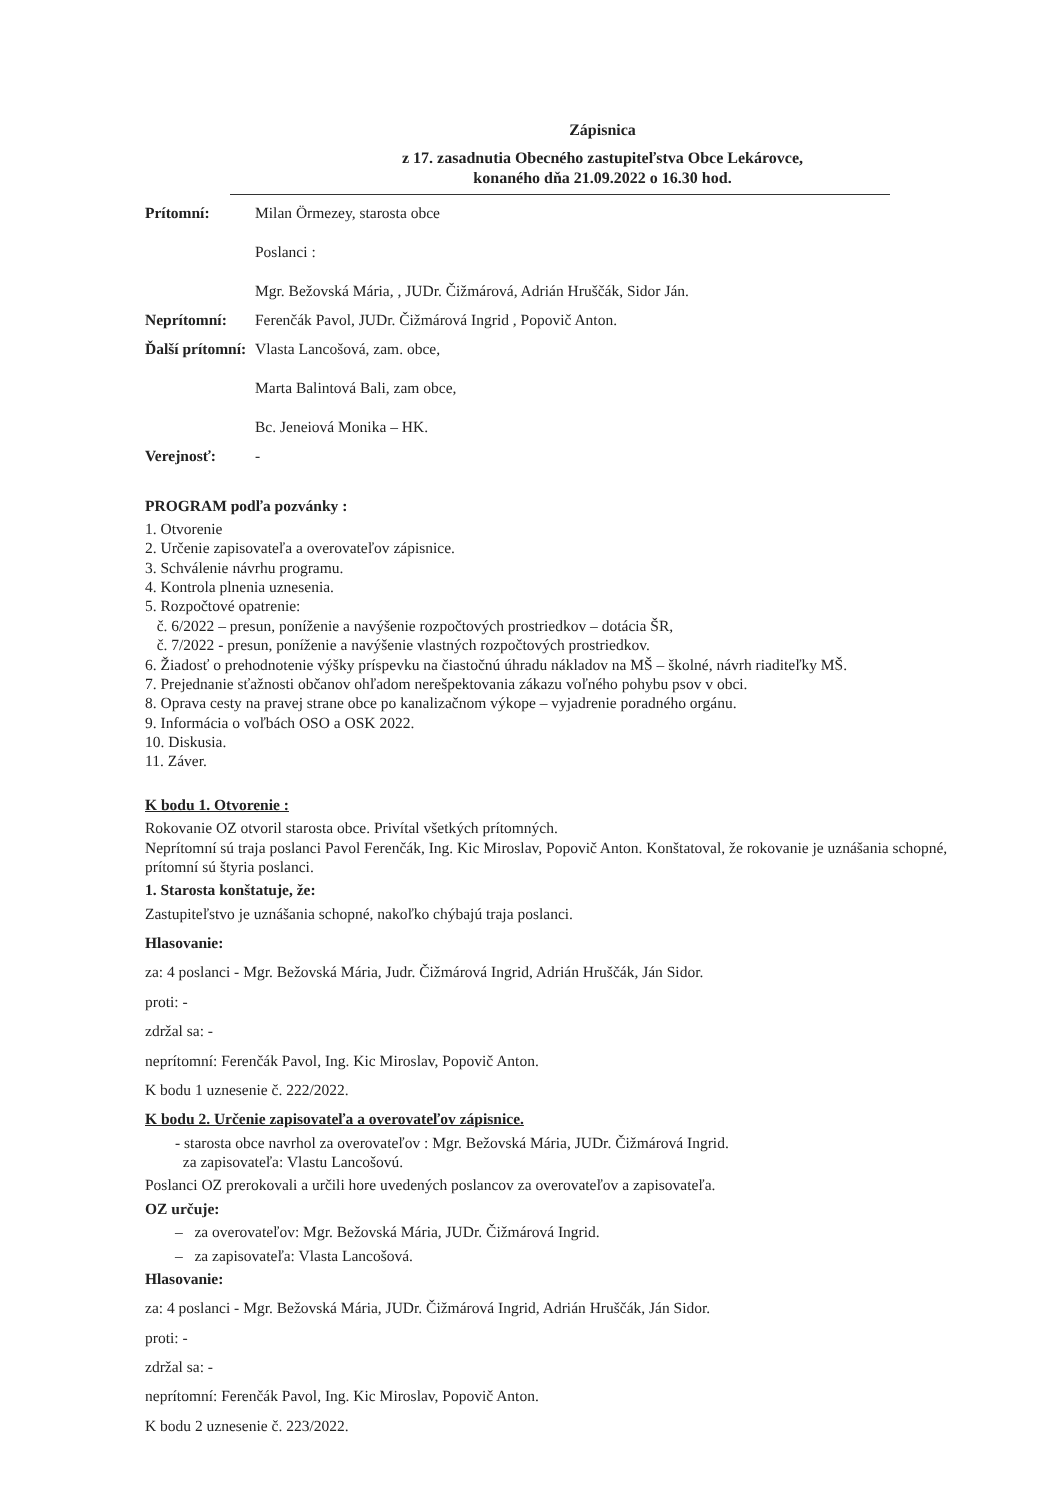Zápisnica
z 17. zasadnutia Obecného zastupiteľstva Obce Lekárovce,
konaného dňa 21.09.2022 o 16.30 hod.
Prítomní: Milan Örmezey, starosta obce
Poslanci :
Mgr. Bežovská Mária, , JUDr. Čižmárová, Adrián Hruščák, Sidor Ján.
Neprítomní: Ferenčák Pavol, JUDr. Čižmárová Ingrid , Popovič Anton.
Ďalší prítomní:
Vlasta Lancošová, zam. obce,
Marta Balintová Bali, zam obce,
Bc. Jeneiová Monika – HK.
Verejnosť: -
PROGRAM podľa pozvánky :
1. Otvorenie
2. Určenie zapisovateľa a overovateľov zápisnice.
3. Schválenie návrhu programu.
4. Kontrola plnenia uznesenia.
5. Rozpočtové opatrenie:
č. 6/2022 – presun, poníženie a navýšenie rozpočtových prostriedkov – dotácia ŠR,
č. 7/2022 - presun, poníženie a navýšenie vlastných rozpočtových prostriedkov.
6. Žiadosť o prehodnotenie výšky príspevku na čiastočnú úhradu nákladov na MŠ – školné, návrh riaditeľky MŠ.
7. Prejednanie sťažnosti občanov ohľadom nerešpektovania zákazu voľného pohybu psov v obci.
8. Oprava cesty na pravej strane obce po kanalizačnom výkope – vyjadrenie poradného orgánu.
9. Informácia o voľbách OSO a OSK 2022.
10. Diskusia.
11. Záver.
K bodu 1. Otvorenie :
Rokovanie OZ otvoril starosta obce. Privítal všetkých prítomných.
Neprítomní sú traja poslanci Pavol Ferenčák, Ing. Kic Miroslav, Popovič Anton. Konštatoval, že rokovanie je uznášania schopné, prítomní sú štyria poslanci.
1. Starosta konštatuje, že:
Zastupiteľstvo je uznášania schopné, nakoľko chýbajú traja poslanci.
Hlasovanie:
za: 4 poslanci - Mgr. Bežovská Mária, Judr. Čižmárová Ingrid, Adrián Hruščák, Ján Sidor.
proti: -
zdržal sa: -
neprítomní: Ferenčák Pavol, Ing. Kic Miroslav, Popovič Anton.
K bodu 1 uznesenie č. 222/2022.
K bodu 2. Určenie zapisovateľa a overovateľov zápisnice.
- starosta obce navrhol za overovateľov : Mgr. Bežovská Mária, JUDr. Čižmárová Ingrid.
za zapisovateľa: Vlastu Lancošovú.
Poslanci OZ prerokovali a určili hore uvedených poslancov za overovateľov a zapisovateľa.
OZ určuje:
– za overovateľov: Mgr. Bežovská Mária, JUDr. Čižmárová Ingrid.
– za zapisovateľa: Vlasta Lancošová.
Hlasovanie:
za: 4 poslanci - Mgr. Bežovská Mária, JUDr. Čižmárová Ingrid, Adrián Hruščák, Ján Sidor.
proti: -
zdržal sa: -
neprítomní: Ferenčák Pavol, Ing. Kic Miroslav, Popovič Anton.
K bodu 2 uznesenie č. 223/2022.